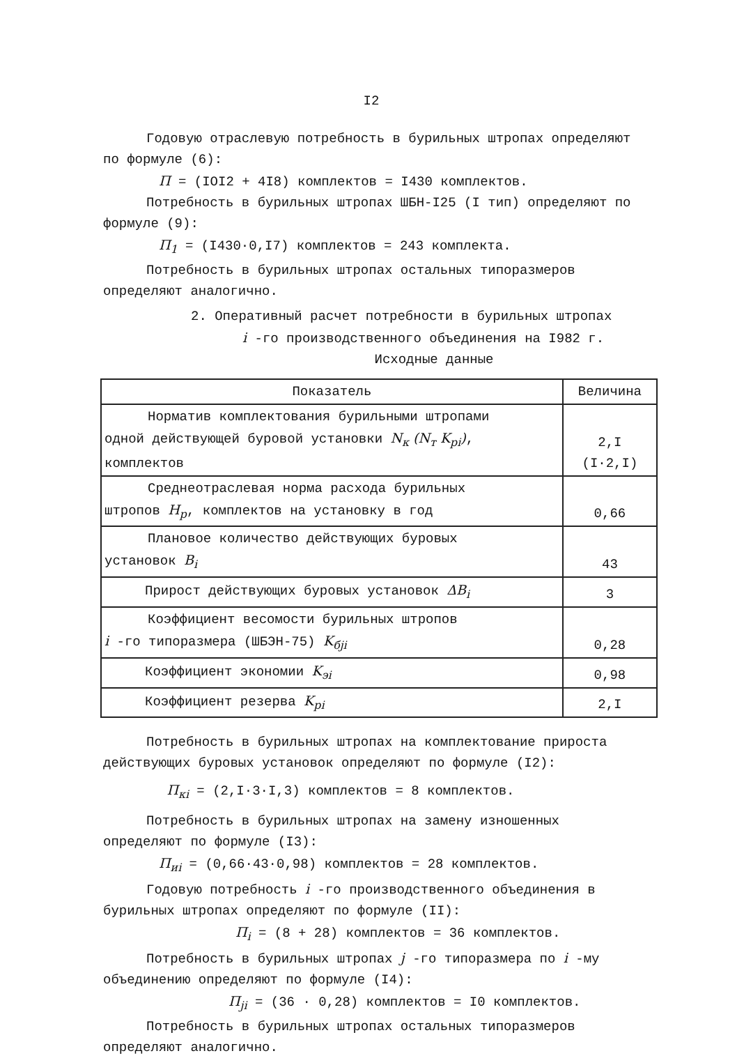I2
Годовую отраслевую потребность в бурильных штропах определяют по формуле (6):
П = (IOI2 + 4I8) комплектов = I430 комплектов.
Потребность в бурильных штропах ШБН-I25 (I тип) определяют по формуле (9):
П<sub>1</sub> = (I430·0,I7) комплектов = 243 комплекта.
Потребность в бурильных штропах остальных типоразмеров определяют аналогично.
2. Оперативный расчет потребности в бурильных штропах
i -го производственного объединения на I982 г.
Исходные данные
| Показатель | Величина |
| --- | --- |
| Норматив комплектования бурильными штропами одной действующей буровой установки N<sub>к</sub> (N<sub>т</sub> K<sub>рi</sub>) , комплектов | 2,I (I·2,I) |
| Среднеотраслевая норма расхода бурильных штропов H<sub>р</sub> , комплектов на установку в год | 0,66 |
| Плановое количество действующих буровых установок B<sub>i</sub> | 43 |
| Прирост действующих буровых установок ΔB<sub>i</sub> | 3 |
| Коэффициент весомости бурильных штропов i -го типоразмера (ШБЭН-75) K<sub>бji</sub> | 0,28 |
| Коэффициент экономии K<sub>эi</sub> | 0,98 |
| Коэффициент резерва K<sub>рi</sub> | 2,I |
Потребность в бурильных штропах на комплектование прироста действующих буровых установок определяют по формуле (I2):
П<sub>кi</sub> = (2,I·3·I,3) комплектов = 8 комплектов.
Потребность в бурильных штропах на замену изношенных определяют по формуле (I3):
П<sub>иi</sub> = (0,66·43·0,98) комплектов = 28 комплектов.
Годовую потребность i -го производственного объединения в бурильных штропах определяют по формуле (II):
П<sub>i</sub> = (8 + 28) комплектов = 36 комплектов.
Потребность в бурильных штропах j -го типоразмера по i -му объединению определяют по формуле (I4):
П<sub>ji</sub> = (36 · 0,28) комплектов = I0 комплектов.
Потребность в бурильных штропах остальных типоразмеров определяют аналогично.